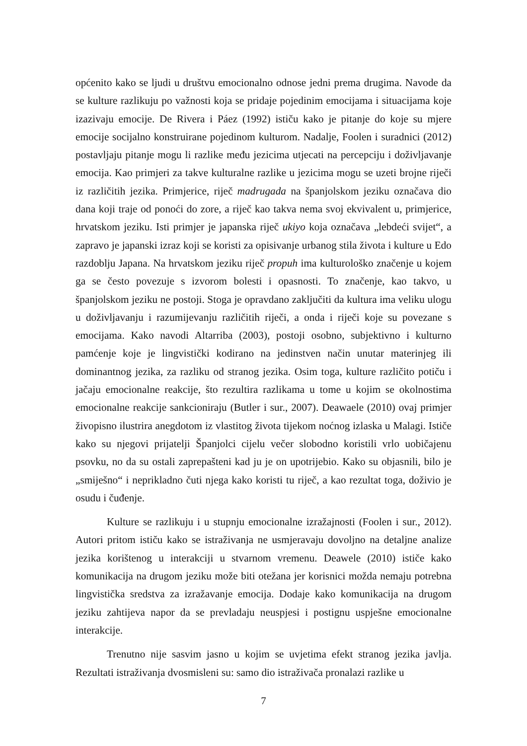općenito kako se ljudi u društvu emocionalno odnose jedni prema drugima. Navode da se kulture razlikuju po važnosti koja se pridaje pojedinim emocijama i situacijama koje izazivaju emocije. De Rivera i Páez (1992) ističu kako je pitanje do koje su mjere emocije socijalno konstruirane pojedinom kulturom. Nadalje, Foolen i suradnici (2012) postavljaju pitanje mogu li razlike među jezicima utjecati na percepciju i doživljavanje emocija. Kao primjeri za takve kulturalne razlike u jezicima mogu se uzeti brojne riječi iz različitih jezika. Primjerice, riječ madrugada na španjolskom jeziku označava dio dana koji traje od ponoći do zore, a riječ kao takva nema svoj ekvivalent u, primjerice, hrvatskom jeziku. Isti primjer je japanska riječ ukiyo koja označava „lebdeći svijet“, a zapravo je japanski izraz koji se koristi za opisivanje urbanog stila života i kulture u Edo razdoblju Japana. Na hrvatskom jeziku riječ propuh ima kulturološko značenje u kojem ga se često povezuje s izvorom bolesti i opasnosti. To značenje, kao takvo, u španjolskom jeziku ne postoji. Stoga je opravdano zaključiti da kultura ima veliku ulogu u doživljavanju i razumijevanju različitih riječi, a onda i riječi koje su povezane s emocijama. Kako navodi Altarriba (2003), postoji osobno, subjektivno i kulturno pamćenje koje je lingvistički kodirano na jedinstven način unutar materinjeg ili dominantnog jezika, za razliku od stranog jezika. Osim toga, kulture različito potiču i jačaju emocionalne reakcije, što rezultira razlikama u tome u kojim se okolnostima emocionalne reakcije sankcioniraju (Butler i sur., 2007). Deawaele (2010) ovaj primjer živopisno ilustrira anegdotom iz vlastitog života tijekom noćnog izlaska u Malagi. Ističe kako su njegovi prijatelji Španjolci cijelu večer slobodno koristili vrlo uobičajenu psovku, no da su ostali zaprepašteni kad ju je on upotrijebio. Kako su objasnili, bilo je „smiješno“ i neprikladno čuti njega kako koristi tu riječ, a kao rezultat toga, doživio je osudu i čuđenje.
Kulture se razlikuju i u stupnju emocionalne izražajnosti (Foolen i sur., 2012). Autori pritom ističu kako se istraživanja ne usmjeravaju dovoljno na detaljne analize jezika korištenog u interakciji u stvarnom vremenu. Deawele (2010) ističe kako komunikacija na drugom jeziku može biti otežana jer korisnici možda nemaju potrebna lingvistička sredstva za izražavanje emocija. Dodaje kako komunikacija na drugom jeziku zahtijeva napor da se prevladaju neuspjesi i postignu uspješne emocionalne interakcije.
Trenutno nije sasvim jasno u kojim se uvjetima efekt stranog jezika javlja. Rezultati istraživanja dvosmisleni su: samo dio istraživača pronalazi razlike u
7